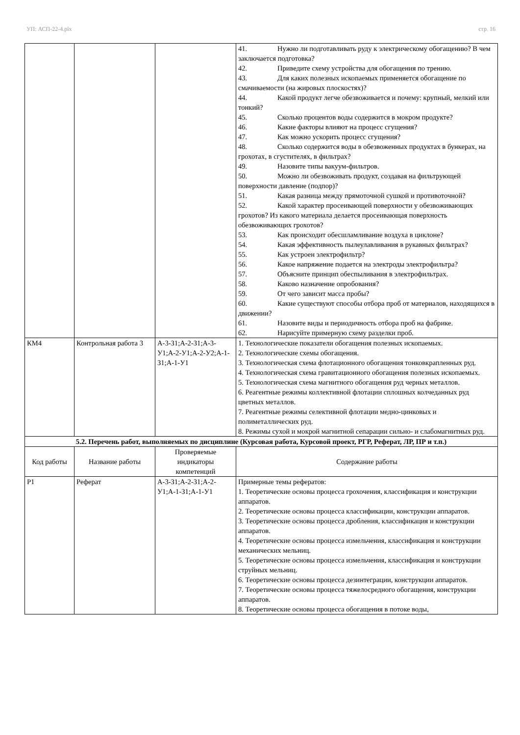УП: АСП-22-4.plx стр. 16
| | | | 41. Нужно ли подготавливать руду к электрическому обогащению? В чем заключается подготовка? 42. Приведите схему устройства для обогащения по трению. 43. Для каких полезных ископаемых применяется обогащение по смачиваемости (на жировых плоскостях)? 44. Какой продукт легче обезвоживается и почему: крупный, мелкий или тонкий? 45. Сколько процентов воды содержится в мокром продукте? 46. Какие факторы влияют на процесс сгущения? 47. Как можно ускорить процесс сгущения? 48. Сколько содержится воды в обезвоженных продуктах в бункерах, на грохотах, в сгустителях, в фильтрах? 49. Назовите типы вакуум-фильтров. 50. Можно ли обезвоживать продукт, создавая на фильтрующей поверхности давление (подпор)? 51. Какая разница между прямоточной сушкой и противоточной? 52. Какой характер просеивающей поверхности у обезвоживающих грохотов? Из какого материала делается просеивающая поверхность обезвоживающих грохотов? 53. Как происходит обесшламливание воздуха в циклоне? 54. Какая эффективность пылеулавливания в рукавных фильтрах? 55. Как устроен электрофильтр? 56. Какое напряжение подается на электроды электрофильтра? 57. Объясните принцип обеспыливания в электрофильтрах. 58. Каково назначение опробования? 59. От чего зависит масса пробы? 60. Какие существуют способы отбора проб от материалов, находящихся в движении? 61. Назовите виды и периодичность отбора проб на фабрике. 62. Нарисуйте примерную схему разделки проб. |
| КМ4 | Контрольная работа 3 | А-3-З1;А-2-З1;А-3-У1;А-2-У1;А-2-У2;А-1-З1;А-1-У1 | 1. Технологические показатели обогащения полезных ископаемых. 2. Технологические схемы обогащения. 3. Технологическая схема флотационного обогащения тонковкрапленных руд. 4. Технологическая схема гравитационного обогащения полезных ископаемых. 5. Технологическая схема магнитного обогащения руд черных металлов. 6. Реагентные режимы коллективной флотации сплошных колчеданных руд цветных металлов. 7. Реагентные режимы селективной флотации медно-цинковых и полиметаллических руд. 8. Режимы сухой и мокрой магнитной сепарации сильно- и слабомагнитных руд. |
| 5.2. Перечень работ, выполняемых по дисциплине (Курсовая работа, Курсовой проект, РГР, Реферат, ЛР, ПР и т.п.) | | | |
| Код работы | Название работы | Проверяемые индикаторы компетенций | Содержание работы |
| Р1 | Реферат | А-3-З1;А-2-З1;А-2-У1;А-1-З1;А-1-У1 | Примерные темы рефератов: 1. Теоретические основы процесса грохочения, классификация и конструкции аппаратов. 2. Теоретические основы процесса классификации, конструкции аппаратов. 3. Теоретические основы процесса дробления, классификация и конструкции аппаратов. 4. Теоретические основы процесса измельчения, классификация и конструкции механических мельниц. 5. Теоретические основы процесса измельчения, классификация и конструкции струйных мельниц. 6. Теоретические основы процесса дезинтеграции, конструкции аппаратов. 7. Теоретические основы процесса тяжелосредного обогащения, конструкции аппаратов. 8. Теоретические основы процесса обогащения в потоке воды, |